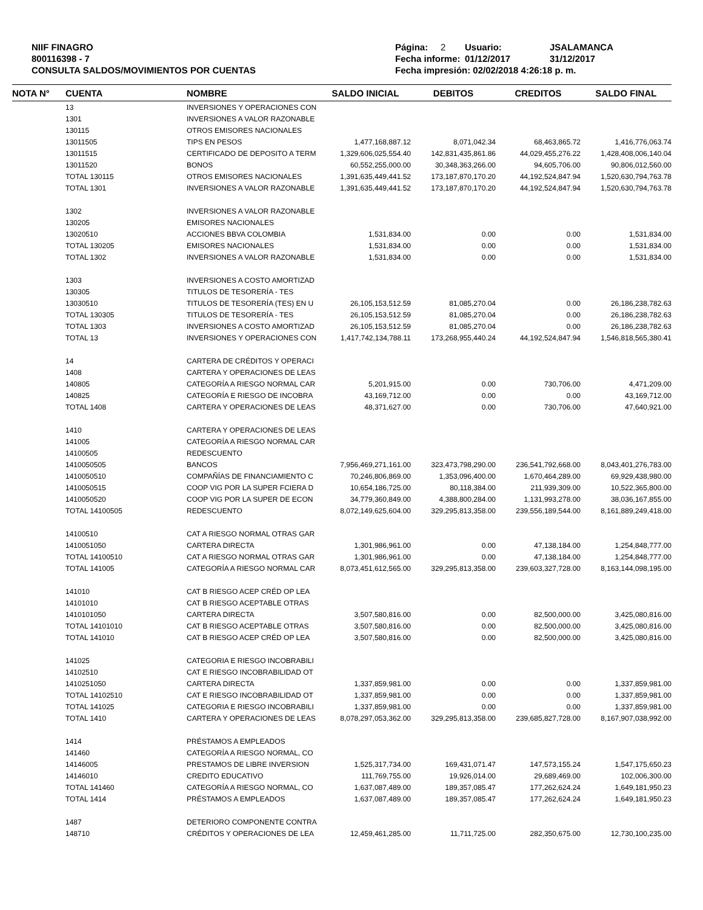NIIF FINAGRO
800116398 - 7
CONSULTA SALDOS/MOVIMIENTOS POR CUENTAS
Página: 2 Usuario: JSALAMANCA
Fecha informe: 01/12/2017 31/12/2017
Fecha impresión: 02/02/2018 4:26:18 p. m.
| NOTA N° | CUENTA | NOMBRE | SALDO INICIAL | DEBITOS | CREDITOS | SALDO FINAL |
| --- | --- | --- | --- | --- | --- | --- |
| | 13 | INVERSIONES Y OPERACIONES CON | | | | |
| | 1301 | INVERSIONES A VALOR RAZONABLE | | | | |
| | 130115 | OTROS EMISORES NACIONALES | | | | |
| | 13011505 | TIPS EN PESOS | 1,477,168,887.12 | 8,071,042.34 | 68,463,865.72 | 1,416,776,063.74 |
| | 13011515 | CERTIFICADO DE DEPOSITO A TERM | 1,329,606,025,554.40 | 142,831,435,861.86 | 44,029,455,276.22 | 1,428,408,006,140.04 |
| | 13011520 | BONOS | 60,552,255,000.00 | 30,348,363,266.00 | 94,605,706.00 | 90,806,012,560.00 |
| | TOTAL 130115 | OTROS EMISORES NACIONALES | 1,391,635,449,441.52 | 173,187,870,170.20 | 44,192,524,847.94 | 1,520,630,794,763.78 |
| | TOTAL 1301 | INVERSIONES A VALOR RAZONABLE | 1,391,635,449,441.52 | 173,187,870,170.20 | 44,192,524,847.94 | 1,520,630,794,763.78 |
| | 1302 | INVERSIONES A VALOR RAZONABLE | | | | |
| | 130205 | EMISORES NACIONALES | | | | |
| | 13020510 | ACCIONES BBVA COLOMBIA | 1,531,834.00 | 0.00 | 0.00 | 1,531,834.00 |
| | TOTAL 130205 | EMISORES NACIONALES | 1,531,834.00 | 0.00 | 0.00 | 1,531,834.00 |
| | TOTAL 1302 | INVERSIONES A VALOR RAZONABLE | 1,531,834.00 | 0.00 | 0.00 | 1,531,834.00 |
| | 1303 | INVERSIONES A COSTO AMORTIZAD | | | | |
| | 130305 | TITULOS DE TESORERÍA - TES | | | | |
| | 13030510 | TITULOS DE TESORERÍA (TES) EN U | 26,105,153,512.59 | 81,085,270.04 | 0.00 | 26,186,238,782.63 |
| | TOTAL 130305 | TITULOS DE TESORERÍA - TES | 26,105,153,512.59 | 81,085,270.04 | 0.00 | 26,186,238,782.63 |
| | TOTAL 1303 | INVERSIONES A COSTO AMORTIZAD | 26,105,153,512.59 | 81,085,270.04 | 0.00 | 26,186,238,782.63 |
| | TOTAL 13 | INVERSIONES Y OPERACIONES CON | 1,417,742,134,788.11 | 173,268,955,440.24 | 44,192,524,847.94 | 1,546,818,565,380.41 |
| | 14 | CARTERA DE CRÉDITOS Y OPERACI | | | | |
| | 1408 | CARTERA Y OPERACIONES DE LEAS | | | | |
| | 140805 | CATEGORÍA A RIESGO NORMAL CAR | 5,201,915.00 | 0.00 | 730,706.00 | 4,471,209.00 |
| | 140825 | CATEGORÍA E RIESGO DE INCOBRA | 43,169,712.00 | 0.00 | 0.00 | 43,169,712.00 |
| | TOTAL 1408 | CARTERA Y OPERACIONES DE LEAS | 48,371,627.00 | 0.00 | 730,706.00 | 47,640,921.00 |
| | 1410 | CARTERA Y OPERACIONES DE LEAS | | | | |
| | 141005 | CATEGORÍA A RIESGO NORMAL CAR | | | | |
| | 14100505 | REDESCUENTO | | | | |
| | 1410050505 | BANCOS | 7,956,469,271,161.00 | 323,473,798,290.00 | 236,541,792,668.00 | 8,043,401,276,783.00 |
| | 1410050510 | COMPAÑÍAS DE FINANCIAMIENTO C | 70,246,806,869.00 | 1,353,096,400.00 | 1,670,464,289.00 | 69,929,438,980.00 |
| | 1410050515 | COOP VIG POR LA SUPER FCIERA D | 10,654,186,725.00 | 80,118,384.00 | 211,939,309.00 | 10,522,365,800.00 |
| | 1410050520 | COOP VIG POR LA SUPER DE ECON | 34,779,360,849.00 | 4,388,800,284.00 | 1,131,993,278.00 | 38,036,167,855.00 |
| | TOTAL 14100505 | REDESCUENTO | 8,072,149,625,604.00 | 329,295,813,358.00 | 239,556,189,544.00 | 8,161,889,249,418.00 |
| | 14100510 | CAT A RIESGO NORMAL OTRAS GAR | | | | |
| | 1410051050 | CARTERA DIRECTA | 1,301,986,961.00 | 0.00 | 47,138,184.00 | 1,254,848,777.00 |
| | TOTAL 14100510 | CAT A RIESGO NORMAL OTRAS GAR | 1,301,986,961.00 | 0.00 | 47,138,184.00 | 1,254,848,777.00 |
| | TOTAL 141005 | CATEGORÍA A RIESGO NORMAL CAR | 8,073,451,612,565.00 | 329,295,813,358.00 | 239,603,327,728.00 | 8,163,144,098,195.00 |
| | 141010 | CAT B RIESGO ACEP CRÉD OP LEA | | | | |
| | 14101010 | CAT B RIESGO ACEPTABLE OTRAS | | | | |
| | 1410101050 | CARTERA DIRECTA | 3,507,580,816.00 | 0.00 | 82,500,000.00 | 3,425,080,816.00 |
| | TOTAL 14101010 | CAT B RIESGO ACEPTABLE OTRAS | 3,507,580,816.00 | 0.00 | 82,500,000.00 | 3,425,080,816.00 |
| | TOTAL 141010 | CAT B RIESGO ACEP CRÉD OP LEA | 3,507,580,816.00 | 0.00 | 82,500,000.00 | 3,425,080,816.00 |
| | 141025 | CATEGORIA E RIESGO INCOBRABILI | | | | |
| | 14102510 | CAT E RIESGO INCOBRABILIDAD OT | | | | |
| | 1410251050 | CARTERA DIRECTA | 1,337,859,981.00 | 0.00 | 0.00 | 1,337,859,981.00 |
| | TOTAL 14102510 | CAT E RIESGO INCOBRABILIDAD OT | 1,337,859,981.00 | 0.00 | 0.00 | 1,337,859,981.00 |
| | TOTAL 141025 | CATEGORIA E RIESGO INCOBRABILI | 1,337,859,981.00 | 0.00 | 0.00 | 1,337,859,981.00 |
| | TOTAL 1410 | CARTERA Y OPERACIONES DE LEAS | 8,078,297,053,362.00 | 329,295,813,358.00 | 239,685,827,728.00 | 8,167,907,038,992.00 |
| | 1414 | PRÉSTAMOS A EMPLEADOS | | | | |
| | 141460 | CATEGORÍA A RIESGO NORMAL, CO | | | | |
| | 14146005 | PRESTAMOS DE LIBRE INVERSION | 1,525,317,734.00 | 169,431,071.47 | 147,573,155.24 | 1,547,175,650.23 |
| | 14146010 | CREDITO EDUCATIVO | 111,769,755.00 | 19,926,014.00 | 29,689,469.00 | 102,006,300.00 |
| | TOTAL 141460 | CATEGORÍA A RIESGO NORMAL, CO | 1,637,087,489.00 | 189,357,085.47 | 177,262,624.24 | 1,649,181,950.23 |
| | TOTAL 1414 | PRÉSTAMOS A EMPLEADOS | 1,637,087,489.00 | 189,357,085.47 | 177,262,624.24 | 1,649,181,950.23 |
| | 1487 | DETERIORO COMPONENTE CONTRA | | | | |
| | 148710 | CRÉDITOS Y OPERACIONES DE LEA | 12,459,461,285.00 | 11,711,725.00 | 282,350,675.00 | 12,730,100,235.00 |